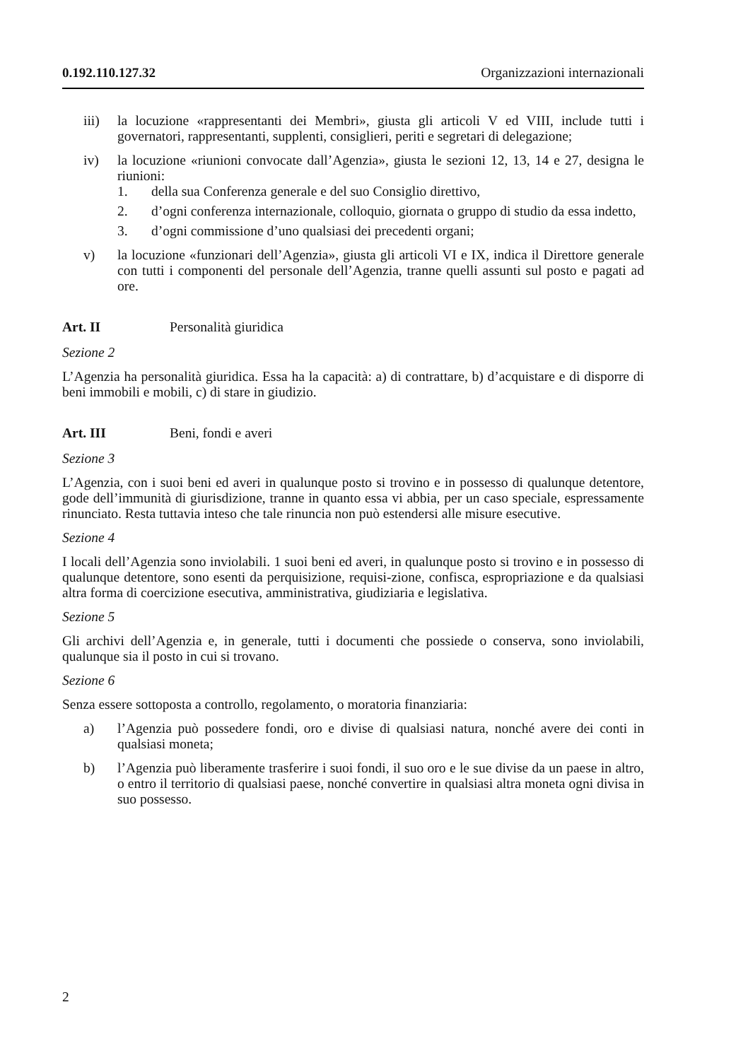0.192.110.127.32 Organizzazioni internazionali
iii) la locuzione «rappresentanti dei Membri», giusta gli articoli V ed VIII, include tutti i governatori, rappresentanti, supplenti, consiglieri, periti e segretari di delegazione;
iv) la locuzione «riunioni convocate dall’Agenzia», giusta le sezioni 12, 13, 14 e 27, designa le riunioni:
1. della sua Conferenza generale e del suo Consiglio direttivo,
2. d’ogni conferenza internazionale, colloquio, giornata o gruppo di studio da essa indetto,
3. d’ogni commissione d’uno qualsiasi dei precedenti organi;
v) la locuzione «funzionari dell’Agenzia», giusta gli articoli VI e IX, indica il Direttore generale con tutti i componenti del personale dell’Agenzia, tranne quelli assunti sul posto e pagati ad ore.
Art. II Personalità giuridica
Sezione 2
L’Agenzia ha personalità giuridica. Essa ha la capacità: a) di contrattare, b) d’acquistare e di disporre di beni immobili e mobili, c) di stare in giudizio.
Art. III Beni, fondi e averi
Sezione 3
L’Agenzia, con i suoi beni ed averi in qualunque posto si trovino e in possesso di qualunque detentore, gode dell’immunità di giurisdizione, tranne in quanto essa vi abbia, per un caso speciale, espressamente rinunciato. Resta tuttavia inteso che tale rinuncia non può estendersi alle misure esecutive.
Sezione 4
I locali dell’Agenzia sono inviolabili. 1 suoi beni ed averi, in qualunque posto si trovino e in possesso di qualunque detentore, sono esenti da perquisizione, requisi-zione, confisca, espropriazione e da qualsiasi altra forma di coercizione esecutiva, amministrativa, giudiziaria e legislativa.
Sezione 5
Gli archivi dell’Agenzia e, in generale, tutti i documenti che possiede o conserva, sono inviolabili, qualunque sia il posto in cui si trovano.
Sezione 6
Senza essere sottoposta a controllo, regolamento, o moratoria finanziaria:
a) l’Agenzia può possedere fondi, oro e divise di qualsiasi natura, nonché avere dei conti in qualsiasi moneta;
b) l’Agenzia può liberamente trasferire i suoi fondi, il suo oro e le sue divise da un paese in altro, o entro il territorio di qualsiasi paese, nonché convertire in qualsiasi altra moneta ogni divisa in suo possesso.
2